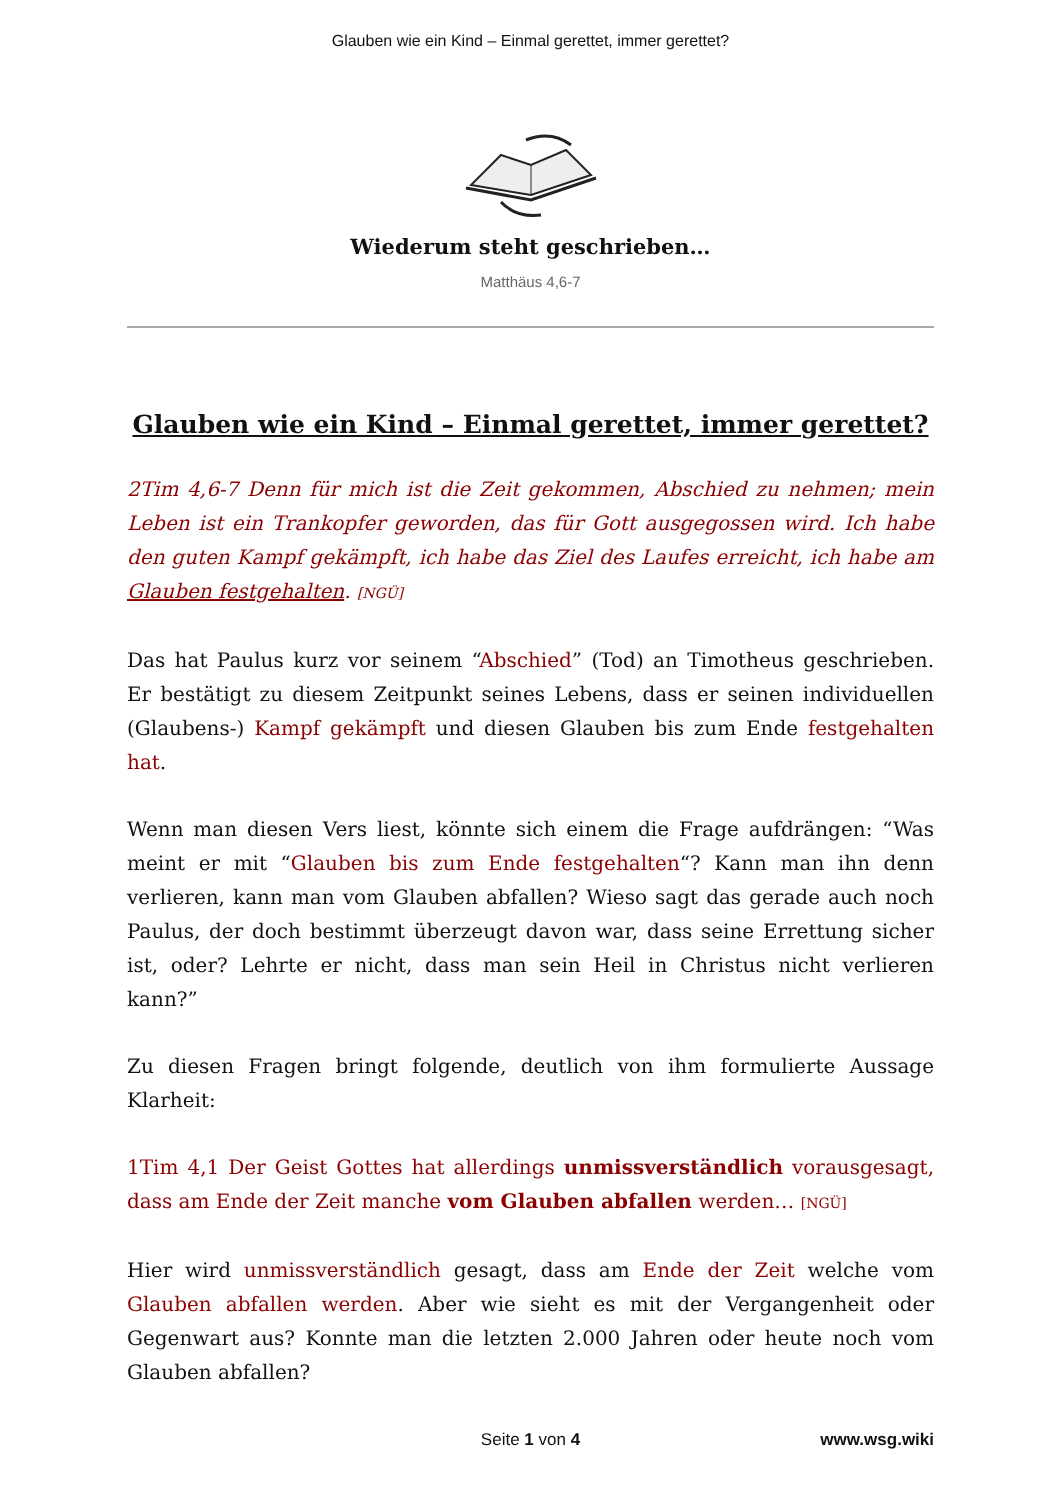Glauben wie ein Kind – Einmal gerettet, immer gerettet?
Wiederum steht geschrieben…
Matthäus 4,6-7
Glauben wie ein Kind – Einmal gerettet, immer gerettet?
2Tim 4,6-7 Denn für mich ist die Zeit gekommen, Abschied zu nehmen; mein Leben ist ein Trankopfer geworden, das für Gott ausgegossen wird. Ich habe den guten Kampf gekämpft, ich habe das Ziel des Laufes erreicht, ich habe am Glauben festgehalten. [NGÜ]
Das hat Paulus kurz vor seinem “Abschied” (Tod) an Timotheus geschrieben. Er bestätigt zu diesem Zeitpunkt seines Lebens, dass er seinen individuellen (Glaubens-) Kampf gekämpft und diesen Glauben bis zum Ende festgehalten hat.
Wenn man diesen Vers liest, könnte sich einem die Frage aufdrängen: “Was meint er mit “Glauben bis zum Ende festgehalten“? Kann man ihn denn verlieren, kann man vom Glauben abfallen? Wieso sagt das gerade auch noch Paulus, der doch bestimmt überzeugt davon war, dass seine Errettung sicher ist, oder? Lehrte er nicht, dass man sein Heil in Christus nicht verlieren kann?”
Zu diesen Fragen bringt folgende, deutlich von ihm formulierte Aussage Klarheit:
1Tim 4,1 Der Geist Gottes hat allerdings unmissverständlich vorausgesagt, dass am Ende der Zeit manche vom Glauben abfallen werden… [NGÜ]
Hier wird unmissverständlich gesagt, dass am Ende der Zeit welche vom Glauben abfallen werden. Aber wie sieht es mit der Vergangenheit oder Gegenwart aus? Konnte man die letzten 2.000 Jahren oder heute noch vom Glauben abfallen?
Seite 1 von 4
www.wsg.wiki